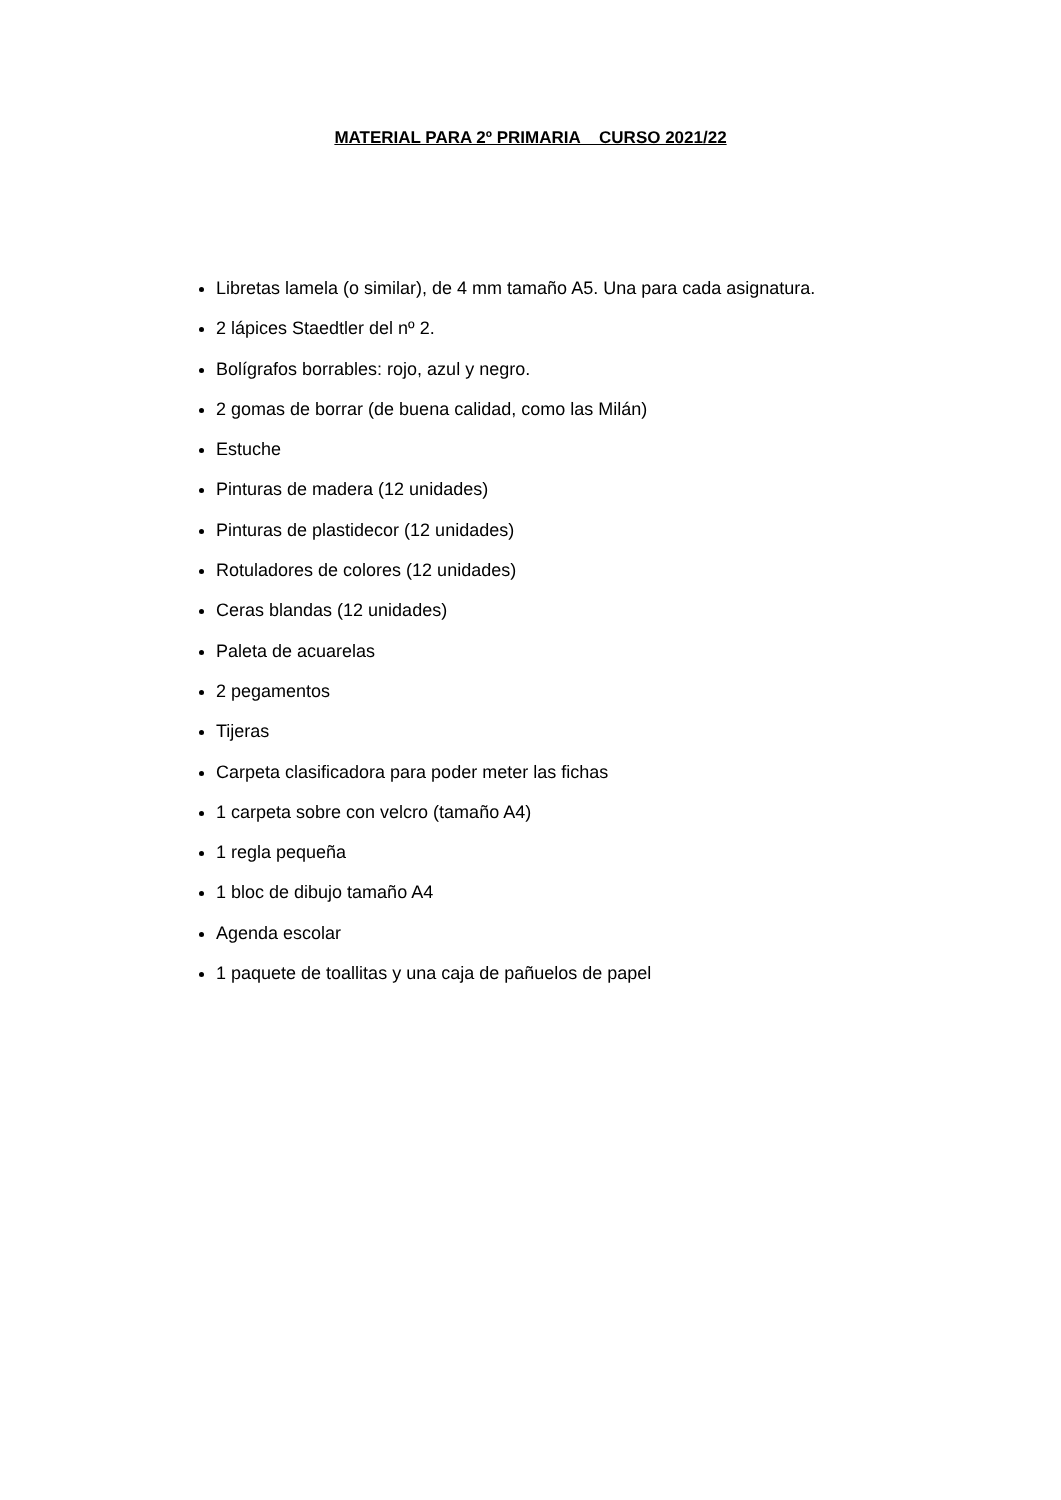MATERIAL PARA 2º PRIMARIA CURSO 2021/22
Libretas lamela (o similar), de 4 mm tamaño A5. Una para cada asignatura.
2 lápices Staedtler del nº 2.
Bolígrafos borrables: rojo, azul y negro.
2 gomas de borrar (de buena calidad, como las Milán)
Estuche
Pinturas de madera (12 unidades)
Pinturas de plastidecor (12 unidades)
Rotuladores de colores (12 unidades)
Ceras blandas (12 unidades)
Paleta de acuarelas
2 pegamentos
Tijeras
Carpeta clasificadora para poder meter las fichas
1 carpeta sobre con velcro (tamaño A4)
1 regla pequeña
1 bloc de dibujo tamaño A4
Agenda escolar
1 paquete de toallitas y una caja de pañuelos de papel